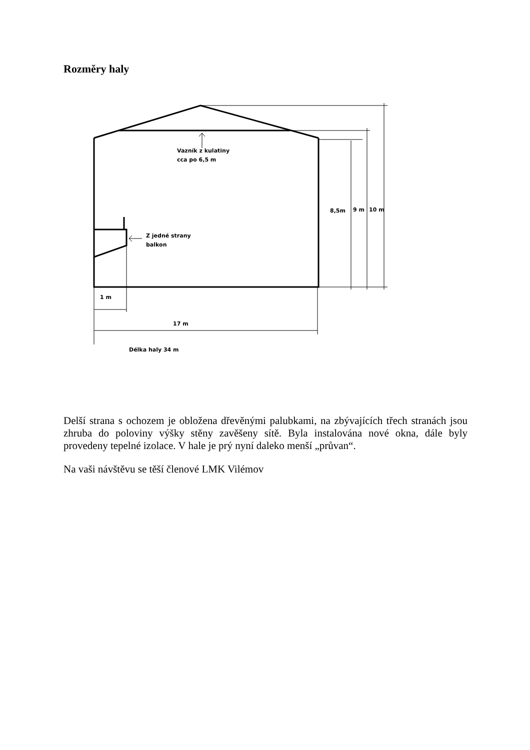Rozměry haly
Vazník z kulatiny
cca po 6,5 m
Z jedné strany
balkon
8,5m 9 m 10 m
1 m
17 m
Délka haly 34 m
Delší strana s ochozem je obložena dřevěnými palubkami, na zbývajících třech stranách jsou zhruba do poloviny výšky stěny zavěšeny sítě. Byla instalována nové okna, dále byly provedeny tepelné izolace. V hale je prý nyní daleko menší „průvan“.
Na vaši návštěvu se těší členové LMK Vilémov